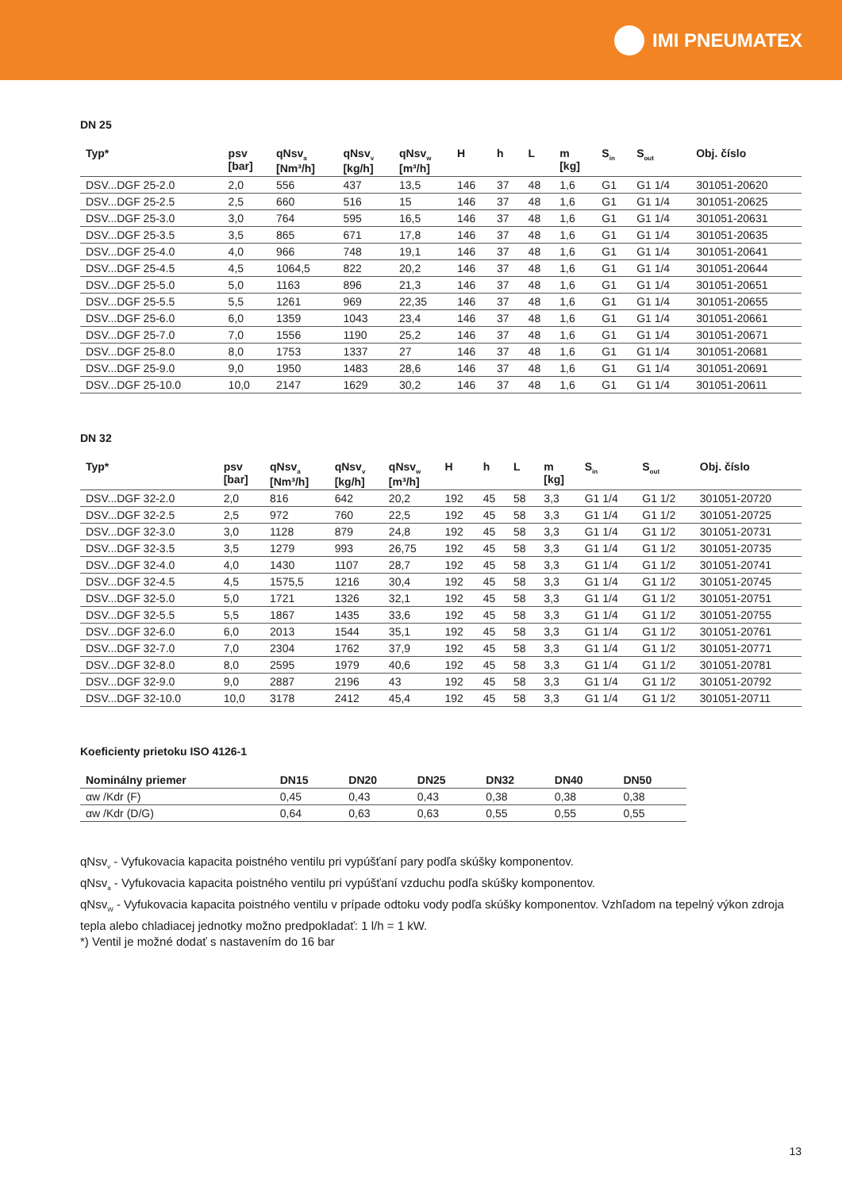IMI PNEUMATEX
DN 25
| Typ* | psv [bar] | qNsv<sub>a</sub> [Nm³/h] | qNsv<sub>v</sub> [kg/h] | qNsv<sub>w</sub> [m³/h] | H | h | L | m [kg] | S<sub>in</sub> | S<sub>out</sub> | Obj. číslo |
| --- | --- | --- | --- | --- | --- | --- | --- | --- | --- | --- | --- |
| DSV...DGF 25-2.0 | 2,0 | 556 | 437 | 13,5 | 146 | 37 | 48 | 1,6 | G1 | G1 1/4 | 301051-20620 |
| DSV...DGF 25-2.5 | 2,5 | 660 | 516 | 15 | 146 | 37 | 48 | 1,6 | G1 | G1 1/4 | 301051-20625 |
| DSV...DGF 25-3.0 | 3,0 | 764 | 595 | 16,5 | 146 | 37 | 48 | 1,6 | G1 | G1 1/4 | 301051-20631 |
| DSV...DGF 25-3.5 | 3,5 | 865 | 671 | 17,8 | 146 | 37 | 48 | 1,6 | G1 | G1 1/4 | 301051-20635 |
| DSV...DGF 25-4.0 | 4,0 | 966 | 748 | 19,1 | 146 | 37 | 48 | 1,6 | G1 | G1 1/4 | 301051-20641 |
| DSV...DGF 25-4.5 | 4,5 | 1064,5 | 822 | 20,2 | 146 | 37 | 48 | 1,6 | G1 | G1 1/4 | 301051-20644 |
| DSV...DGF 25-5.0 | 5,0 | 1163 | 896 | 21,3 | 146 | 37 | 48 | 1,6 | G1 | G1 1/4 | 301051-20651 |
| DSV...DGF 25-5.5 | 5,5 | 1261 | 969 | 22,35 | 146 | 37 | 48 | 1,6 | G1 | G1 1/4 | 301051-20655 |
| DSV...DGF 25-6.0 | 6,0 | 1359 | 1043 | 23,4 | 146 | 37 | 48 | 1,6 | G1 | G1 1/4 | 301051-20661 |
| DSV...DGF 25-7.0 | 7,0 | 1556 | 1190 | 25,2 | 146 | 37 | 48 | 1,6 | G1 | G1 1/4 | 301051-20671 |
| DSV...DGF 25-8.0 | 8,0 | 1753 | 1337 | 27 | 146 | 37 | 48 | 1,6 | G1 | G1 1/4 | 301051-20681 |
| DSV...DGF 25-9.0 | 9,0 | 1950 | 1483 | 28,6 | 146 | 37 | 48 | 1,6 | G1 | G1 1/4 | 301051-20691 |
| DSV...DGF 25-10.0 | 10,0 | 2147 | 1629 | 30,2 | 146 | 37 | 48 | 1,6 | G1 | G1 1/4 | 301051-20611 |
DN 32
| Typ* | psv [bar] | qNsv<sub>a</sub> [Nm³/h] | qNsv<sub>v</sub> [kg/h] | qNsv<sub>w</sub> [m³/h] | H | h | L | m [kg] | S<sub>in</sub> | S<sub>out</sub> | Obj. číslo |
| --- | --- | --- | --- | --- | --- | --- | --- | --- | --- | --- | --- |
| DSV...DGF 32-2.0 | 2,0 | 816 | 642 | 20,2 | 192 | 45 | 58 | 3,3 | G1 1/4 | G1 1/2 | 301051-20720 |
| DSV...DGF 32-2.5 | 2,5 | 972 | 760 | 22,5 | 192 | 45 | 58 | 3,3 | G1 1/4 | G1 1/2 | 301051-20725 |
| DSV...DGF 32-3.0 | 3,0 | 1128 | 879 | 24,8 | 192 | 45 | 58 | 3,3 | G1 1/4 | G1 1/2 | 301051-20731 |
| DSV...DGF 32-3.5 | 3,5 | 1279 | 993 | 26,75 | 192 | 45 | 58 | 3,3 | G1 1/4 | G1 1/2 | 301051-20735 |
| DSV...DGF 32-4.0 | 4,0 | 1430 | 1107 | 28,7 | 192 | 45 | 58 | 3,3 | G1 1/4 | G1 1/2 | 301051-20741 |
| DSV...DGF 32-4.5 | 4,5 | 1575,5 | 1216 | 30,4 | 192 | 45 | 58 | 3,3 | G1 1/4 | G1 1/2 | 301051-20745 |
| DSV...DGF 32-5.0 | 5,0 | 1721 | 1326 | 32,1 | 192 | 45 | 58 | 3,3 | G1 1/4 | G1 1/2 | 301051-20751 |
| DSV...DGF 32-5.5 | 5,5 | 1867 | 1435 | 33,6 | 192 | 45 | 58 | 3,3 | G1 1/4 | G1 1/2 | 301051-20755 |
| DSV...DGF 32-6.0 | 6,0 | 2013 | 1544 | 35,1 | 192 | 45 | 58 | 3,3 | G1 1/4 | G1 1/2 | 301051-20761 |
| DSV...DGF 32-7.0 | 7,0 | 2304 | 1762 | 37,9 | 192 | 45 | 58 | 3,3 | G1 1/4 | G1 1/2 | 301051-20771 |
| DSV...DGF 32-8.0 | 8,0 | 2595 | 1979 | 40,6 | 192 | 45 | 58 | 3,3 | G1 1/4 | G1 1/2 | 301051-20781 |
| DSV...DGF 32-9.0 | 9,0 | 2887 | 2196 | 43 | 192 | 45 | 58 | 3,3 | G1 1/4 | G1 1/2 | 301051-20792 |
| DSV...DGF 32-10.0 | 10,0 | 3178 | 2412 | 45,4 | 192 | 45 | 58 | 3,3 | G1 1/4 | G1 1/2 | 301051-20711 |
Koeficienty prietoku ISO 4126-1
| Nominálny priemer | DN15 | DN20 | DN25 | DN32 | DN40 | DN50 |
| --- | --- | --- | --- | --- | --- | --- |
| αw /Kdr (F) | 0,45 | 0,43 | 0,43 | 0,38 | 0,38 | 0,38 |
| αw /Kdr (D/G) | 0,64 | 0,63 | 0,63 | 0,55 | 0,55 | 0,55 |
qNsv<sub>v</sub> - Vyfukovacia kapacita poistného ventilu pri vypúšťaní pary podľa skúšky komponentov.
qNsv<sub>a</sub> - Vyfukovacia kapacita poistného ventilu pri vypúšťaní vzduchu podľa skúšky komponentov.
qNsv<sub>W</sub> - Vyfukovacia kapacita poistného ventilu v prípade odtoku vody podľa skúšky komponentov. Vzhľadom na tepelný výkon zdroja tepla alebo chladiacej jednotky možno predpokladať: 1 l/h = 1 kW.
*) Ventil je možné dodať s nastavením do 16 bar
13